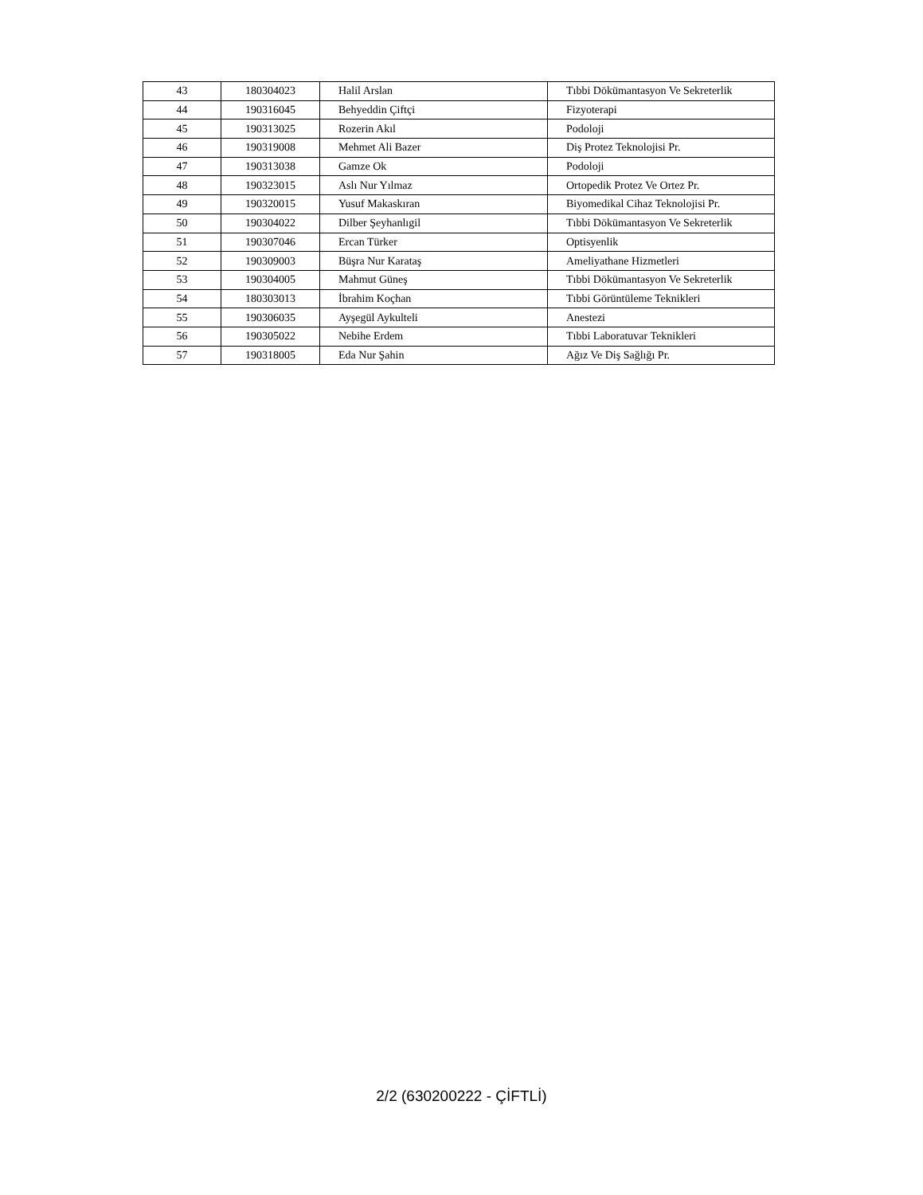| 43 | 180304023 | Halil Arslan | Tıbbi Dökümantasyon Ve Sekreterlik |
| 44 | 190316045 | Behyeddin Çiftçi | Fizyoterapi |
| 45 | 190313025 | Rozerin Akıl | Podoloji |
| 46 | 190319008 | Mehmet Ali Bazer | Diş Protez Teknolojisi Pr. |
| 47 | 190313038 | Gamze Ok | Podoloji |
| 48 | 190323015 | Aslı Nur Yılmaz | Ortopedik Protez Ve Ortez Pr. |
| 49 | 190320015 | Yusuf Makaskıran | Biyomedikal Cihaz Teknolojisi Pr. |
| 50 | 190304022 | Dilber Şeyhanlıgil | Tıbbi Dökümantasyon Ve Sekreterlik |
| 51 | 190307046 | Ercan Türker | Optisyenlik |
| 52 | 190309003 | Büşra Nur Karataş | Ameliyathane Hizmetleri |
| 53 | 190304005 | Mahmut Güneş | Tıbbi Dökümantasyon Ve Sekreterlik |
| 54 | 180303013 | İbrahim Koçhan | Tıbbi Görüntüleme Teknikleri |
| 55 | 190306035 | Ayşegül Aykulteli | Anestezi |
| 56 | 190305022 | Nebihe Erdem | Tıbbi Laboratuvar Teknikleri |
| 57 | 190318005 | Eda Nur Şahin | Ağız Ve Diş Sağlığı Pr. |
2/2 (630200222 - ÇİFTLİ)